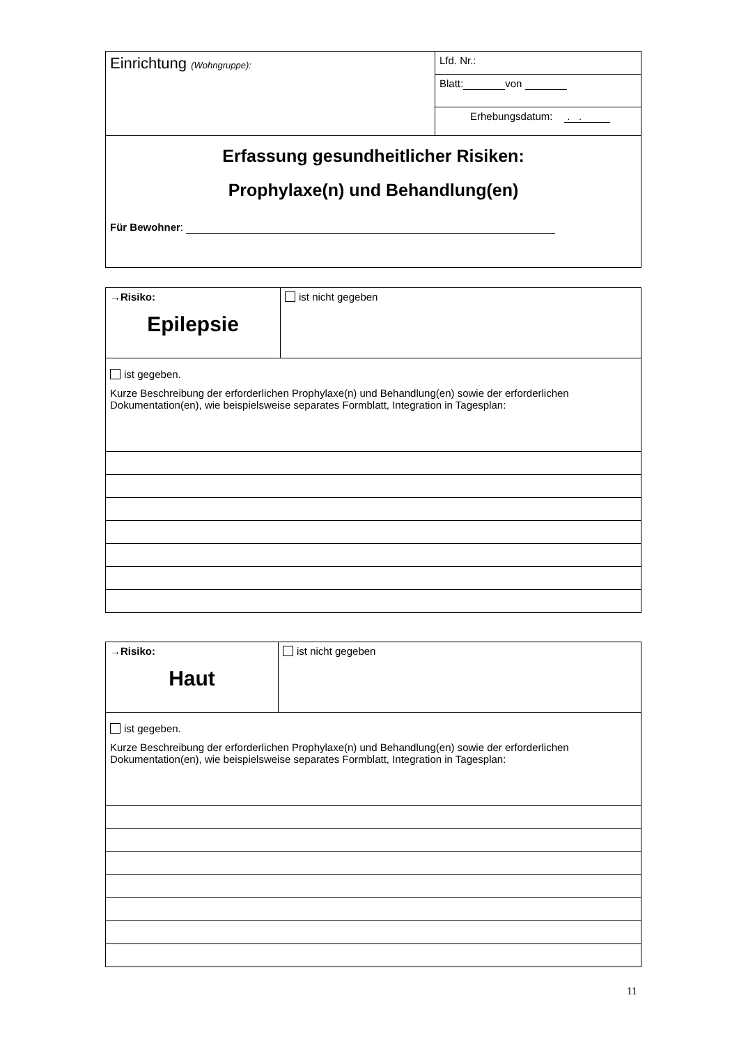| Einrichtung (Wohngruppe): | Lfd. Nr.: |
| | Blatt: von |
| | Erhebungsdatum: . . |
| Erfassung gesundheitlicher Risiken: Prophylaxe(n) und Behandlung(en) Für Bewohner : | |
| →Risiko: Epilepsie | ist nicht gegeben |
| ist gegeben. Kurze Beschreibung der erforderlichen Prophylaxe(n) und Behandlung(en) sowie der erforderlichen Dokumentation(en), wie beispielsweise separates Formblatt, Integration in Tagesplan: | |
| →Risiko: Haut | ist nicht gegeben |
| ist gegeben. Kurze Beschreibung der erforderlichen Prophylaxe(n) und Behandlung(en) sowie der erforderlichen Dokumentation(en), wie beispielsweise separates Formblatt, Integration in Tagesplan: | |
11